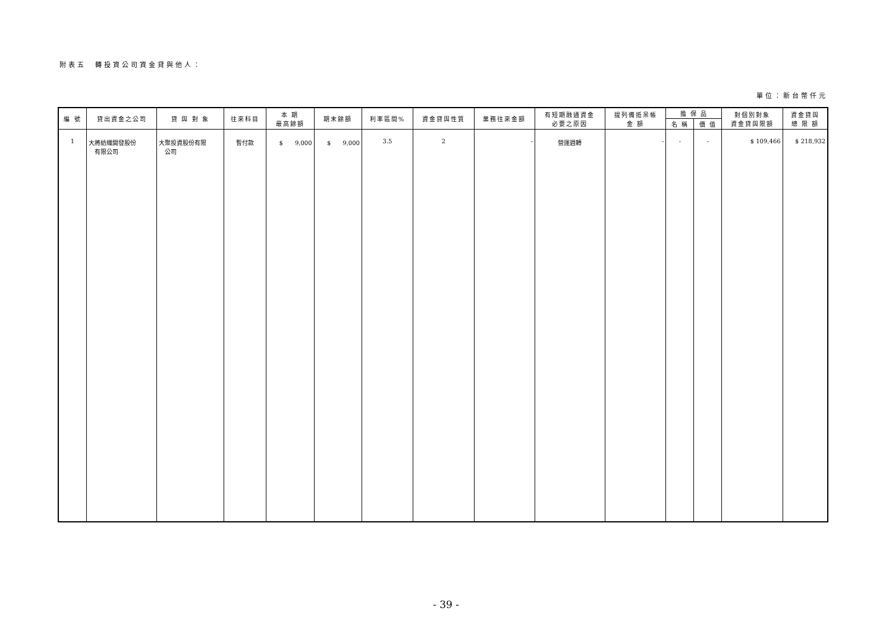附表五　轉投資公司資金貸與他人：
單位：新台幣仟元
| 編 號 | 貸出資金之公司 | 貸 與 對 象 | 往來科目 | 本 期 最高餘額 | 期末餘額 | 利率區間% | 資金貸與性質 | 業務往來金額 | 有短期融通資金 必要之原因 | 提列備抵呆帳 金 額 | 擔 保 品 | | 對個別對象 資金貸與限額 | 資金貸與 總 限 額 |
| --- | --- | --- | --- | --- | --- | --- | --- | --- | --- | --- | --- | --- | --- | --- |
| | | | | | | | | | | | 名 稱 | 價 值 | | |
| 1 | 大將紡織開發股份 有限公司 | 大聚投資股份有限 公司 | 暫付款 | $ 9,000 | $ 9,000 | 3.5 | 2 | - | 營運週轉 | - | - | - | $ 109,466 | $ 218,932 |
- 39 -